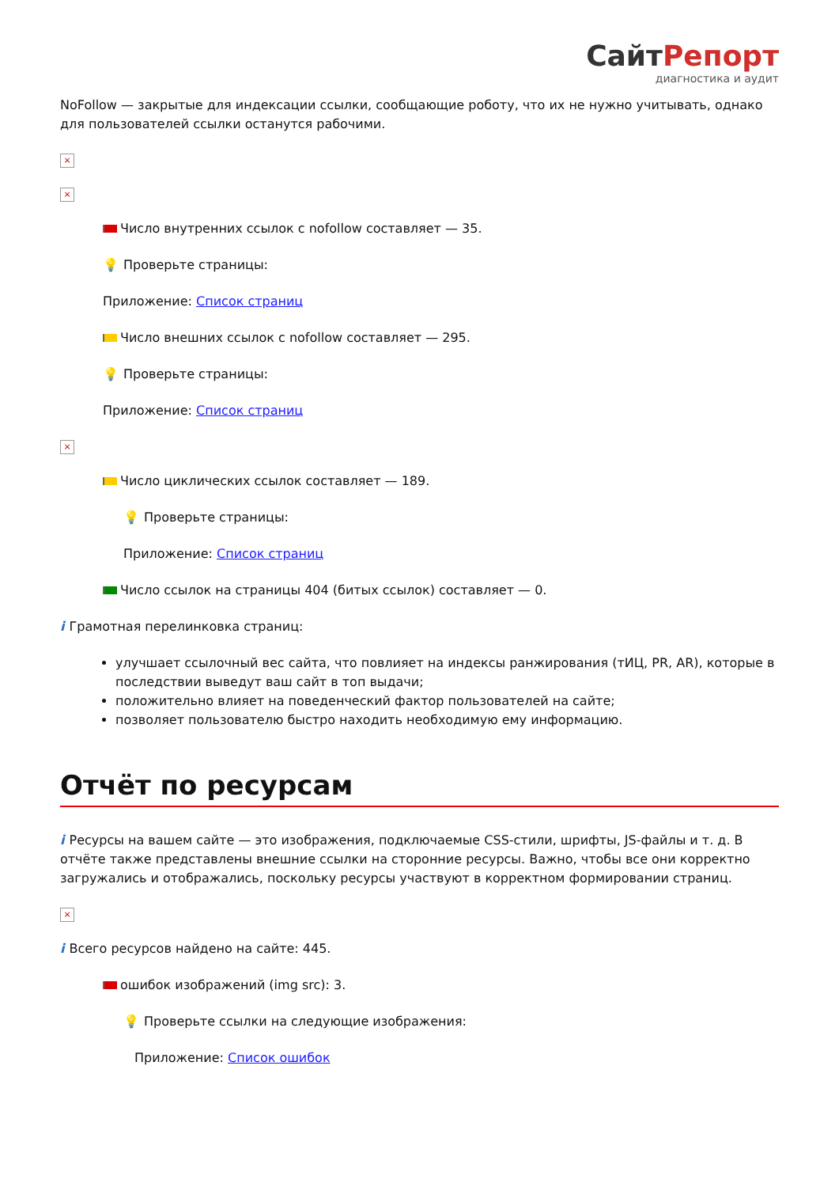СайтРепорт
диагностика и аудит
NoFollow — закрытые для индексации ссылки, сообщающие роботу, что их не нужно учитывать, однако для пользователей ссылки останутся рабочими.
×
×
Число внутренних ссылок с nofollow составляет — 35.
💡 Проверьте страницы:
Приложение: Список страниц
Число внешних ссылок с nofollow составляет — 295.
💡 Проверьте страницы:
Приложение: Список страниц
×
Число циклических ссылок составляет — 189.
💡 Проверьте страницы:
Приложение: Список страниц
Число ссылок на страницы 404 (битых ссылок) составляет — 0.
i Грамотная перелинковка страниц:
улучшает ссылочный вес сайта, что повлияет на индексы ранжирования (тИЦ, PR, AR), которые в последствии выведут ваш сайт в топ выдачи;
положительно влияет на поведенческий фактор пользователей на сайте;
позволяет пользователю быстро находить необходимую ему информацию.
Отчёт по ресурсам
i Ресурсы на вашем сайте — это изображения, подключаемые CSS-стили, шрифты, JS-файлы и т. д. В отчёте также представлены внешние ссылки на сторонние ресурсы. Важно, чтобы все они корректно загружались и отображались, поскольку ресурсы участвуют в корректном формировании страниц.
×
i Всего ресурсов найдено на сайте: 445.
ошибок изображений (img src): 3.
💡 Проверьте ссылки на следующие изображения:
Приложение: Список ошибок